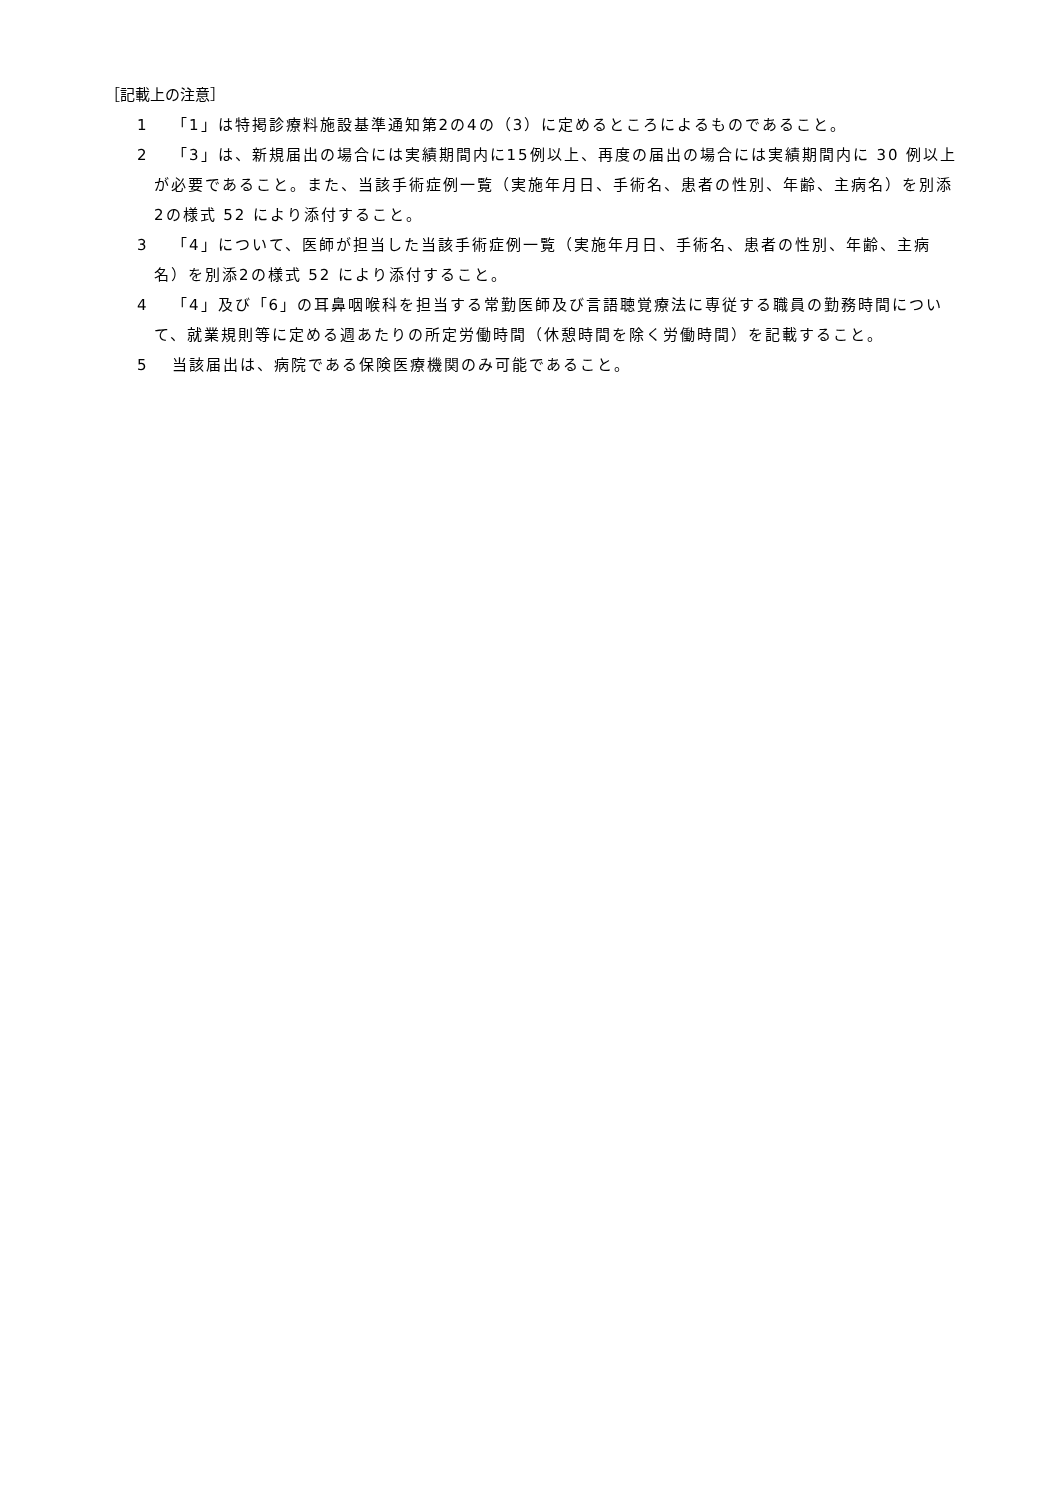［記載上の注意］
1 「1」は特掲診療料施設基準通知第2の4の（3）に定めるところによるものであること。
2 「3」は、新規届出の場合には実績期間内に15例以上、再度の届出の場合には実績期間内に 30 例以上が必要であること。また、当該手術症例一覧（実施年月日、手術名、患者の性別、年齢、主病名）を別添2の様式 52 により添付すること。
3 「4」について、医師が担当した当該手術症例一覧（実施年月日、手術名、患者の性別、年齢、主病名）を別添2の様式 52 により添付すること。
4 「4」及び「6」の耳鼻咽喉科を担当する常勤医師及び言語聴覚療法に専従する職員の勤務時間について、就業規則等に定める週あたりの所定労働時間（休憩時間を除く労働時間）を記載すること。
5 当該届出は、病院である保険医療機関のみ可能であること。